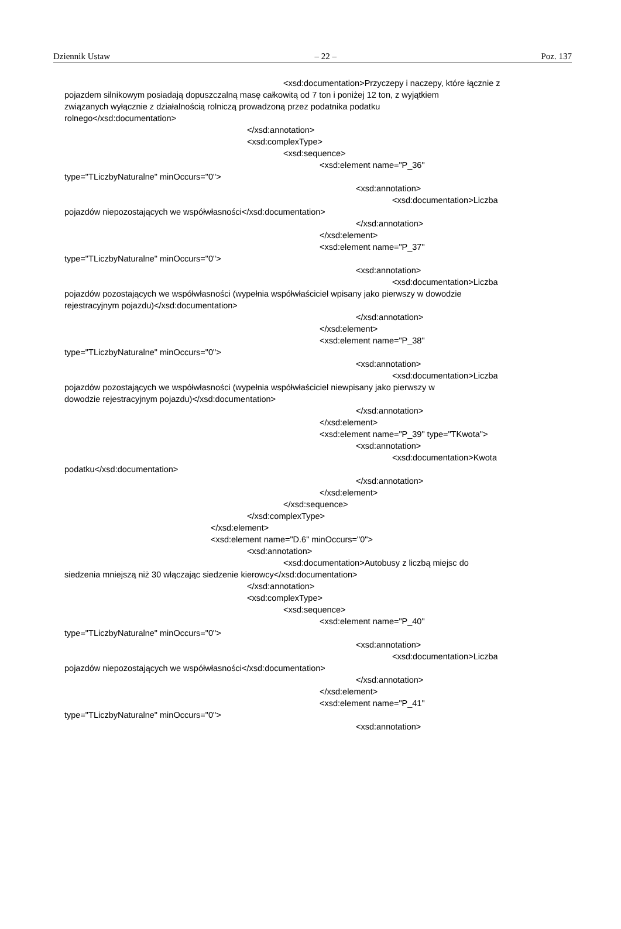Dziennik Ustaw – 22 – Poz. 137
<xsd:documentation>Przyczepy i naczepy, które łącznie z
pojazdem silnikowym posiadają dopuszczalną masę całkowitą od 7 ton i poniżej 12 ton, z wyjątkiem
związanych wyłącznie z działalnością rolniczą prowadzoną przez podatnika podatku
rolnego</xsd:documentation>
</xsd:annotation>
<xsd:complexType>
<xsd:sequence>
<xsd:element name="P_36"
type="TLiczbyNaturalne" minOccurs="0">
<xsd:annotation>
<xsd:documentation>Liczba
pojazdów niepozostających we współwłasności</xsd:documentation>
</xsd:annotation>
</xsd:element>
<xsd:element name="P_37"
type="TLiczbyNaturalne" minOccurs="0">
<xsd:annotation>
<xsd:documentation>Liczba
pojazdów pozostających we współwłasności (wypełnia współwłaściciel wpisany jako pierwszy w dowodzie
rejestracyjnym pojazdu)</xsd:documentation>
</xsd:annotation>
</xsd:element>
<xsd:element name="P_38"
type="TLiczbyNaturalne" minOccurs="0">
<xsd:annotation>
<xsd:documentation>Liczba
pojazdów pozostających we współwłasności (wypełnia współwłaściciel niewpisany jako pierwszy w
dowodzie rejestracyjnym pojazdu)</xsd:documentation>
</xsd:annotation>
</xsd:element>
<xsd:element name="P_39" type="TKwota">
<xsd:annotation>
<xsd:documentation>Kwota
podatku</xsd:documentation>
</xsd:annotation>
</xsd:element>
</xsd:sequence>
</xsd:complexType>
</xsd:element>
<xsd:element name="D.6" minOccurs="0">
<xsd:annotation>
<xsd:documentation>Autobusy z liczbą miejsc do
siedzenia mniejszą niż 30 włączając siedzenie kierowcy</xsd:documentation>
</xsd:annotation>
<xsd:complexType>
<xsd:sequence>
<xsd:element name="P_40"
type="TLiczbyNaturalne" minOccurs="0">
<xsd:annotation>
<xsd:documentation>Liczba
pojazdów niepozostających we współwłasności</xsd:documentation>
</xsd:annotation>
</xsd:element>
<xsd:element name="P_41"
type="TLiczbyNaturalne" minOccurs="0">
<xsd:annotation>